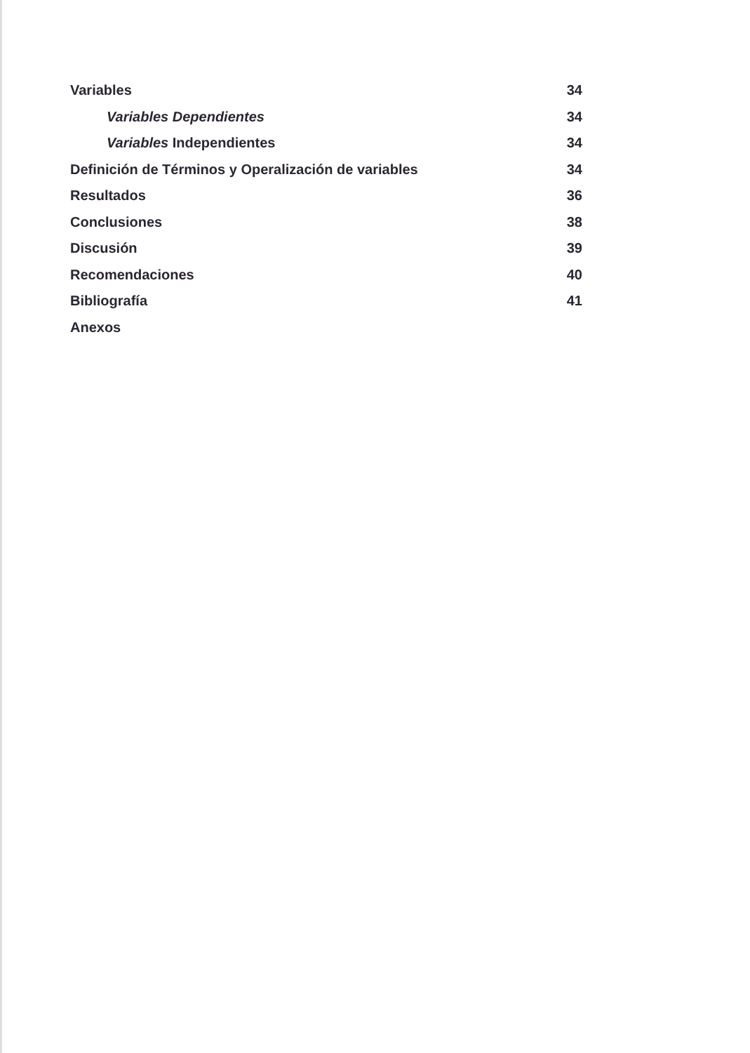Variables 34
Variables Dependientes 34
Variables Independientes 34
Definición de Términos y Operalización de variables 34
Resultados 36
Conclusiones 38
Discusión 39
Recomendaciones 40
Bibliografía 41
Anexos